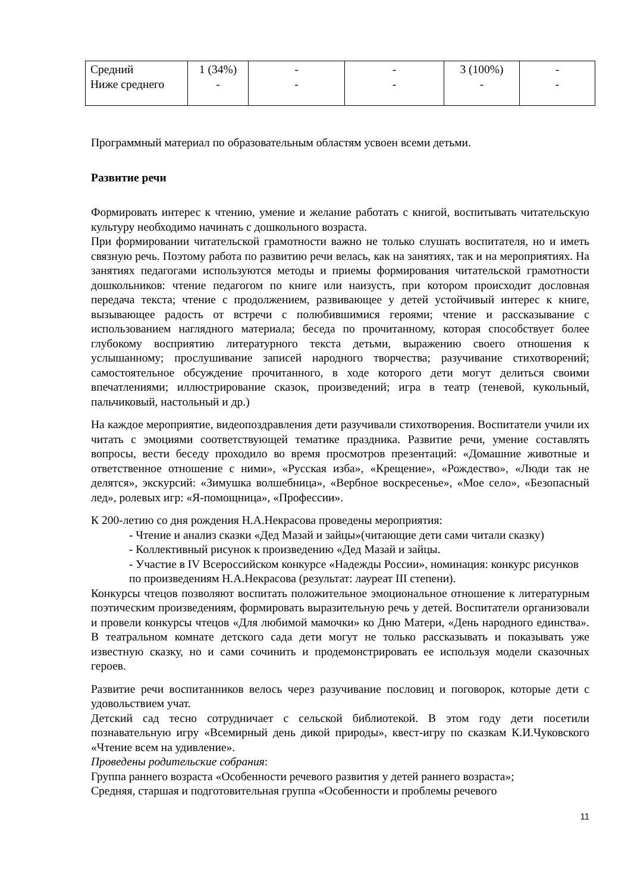| Средний Ниже среднего | 1 (34%) - | - - | - - | 3 (100%) - | - - |
Программный материал по образовательным областям усвоен всеми детьми.
Развитие речи
Формировать интерес к чтению, умение и желание работать с книгой, воспитывать читательскую культуру необходимо начинать с дошкольного возраста.
При формировании читательской грамотности важно не только слушать воспитателя, но и иметь связную речь. Поэтому работа по развитию речи велась, как на занятиях, так и на мероприятиях. На занятиях педагогами используются методы и приемы формирования читательской грамотности дошкольников: чтение педагогом по книге или наизусть, при котором происходит дословная передача текста; чтение с продолжением, развивающее у детей устойчивый интерес к книге, вызывающее радость от встречи с полюбившимися героями; чтение и рассказывание с использованием наглядного материала; беседа по прочитанному, которая способствует более глубокому восприятию литературного текста детьми, выражению своего отношения к услышанному; прослушивание записей народного творчества; разучивание стихотворений; самостоятельное обсуждение прочитанного, в ходе которого дети могут делиться своими впечатлениями; иллюстрирование сказок, произведений; игра в театр (теневой, кукольный, пальчиковый, настольный и др.)
На каждое мероприятие, видеопоздравления дети разучивали стихотворения. Воспитатели учили их читать с эмоциями соответствующей тематике праздника. Развитие речи, умение составлять вопросы, вести беседу проходило во время просмотров презентаций: «Домашние животные и ответственное отношение с ними», «Русская изба», «Крещение», «Рождество», «Люди так не делятся», экскурсий: «Зимушка волшебница», «Вербное воскресенье», «Мое село», «Безопасный лед», ролевых игр: «Я-помощница», «Профессии».
К 200-летию со дня рождения Н.А.Некрасова проведены мероприятия:
- Чтение и анализ сказки «Дед Мазай и зайцы»(читающие дети сами читали сказку)
- Коллективный рисунок к произведению «Дед Мазай и зайцы.
- Участие в IV Всероссийском конкурсе «Надежды России», номинация: конкурс рисунков по произведениям Н.А.Некрасова (результат: лауреат III степени).
Конкурсы чтецов позволяют воспитать положительное эмоциональное отношение к литературным поэтическим произведениям, формировать выразительную речь у детей. Воспитатели организовали и провели конкурсы чтецов «Для любимой мамочки» ко Дню Матери, «День народного единства». В театральном комнате детского сада дети могут не только рассказывать и показывать уже известную сказку, но и сами сочинить и продемонстрировать ее используя модели сказочных героев.
Развитие речи воспитанников велось через разучивание пословиц и поговорок, которые дети с удовольствием учат.
Детский сад тесно сотрудничает с сельской библиотекой. В этом году дети посетили познавательную игру «Всемирный день дикой природы», квест-игру по сказкам К.И.Чуковского «Чтение всем на удивление».
Проведены родительские собрания:
Группа раннего возраста «Особенности речевого развития у детей раннего возраста»;
Средняя, старшая и подготовительная группа «Особенности и проблемы речевого
11